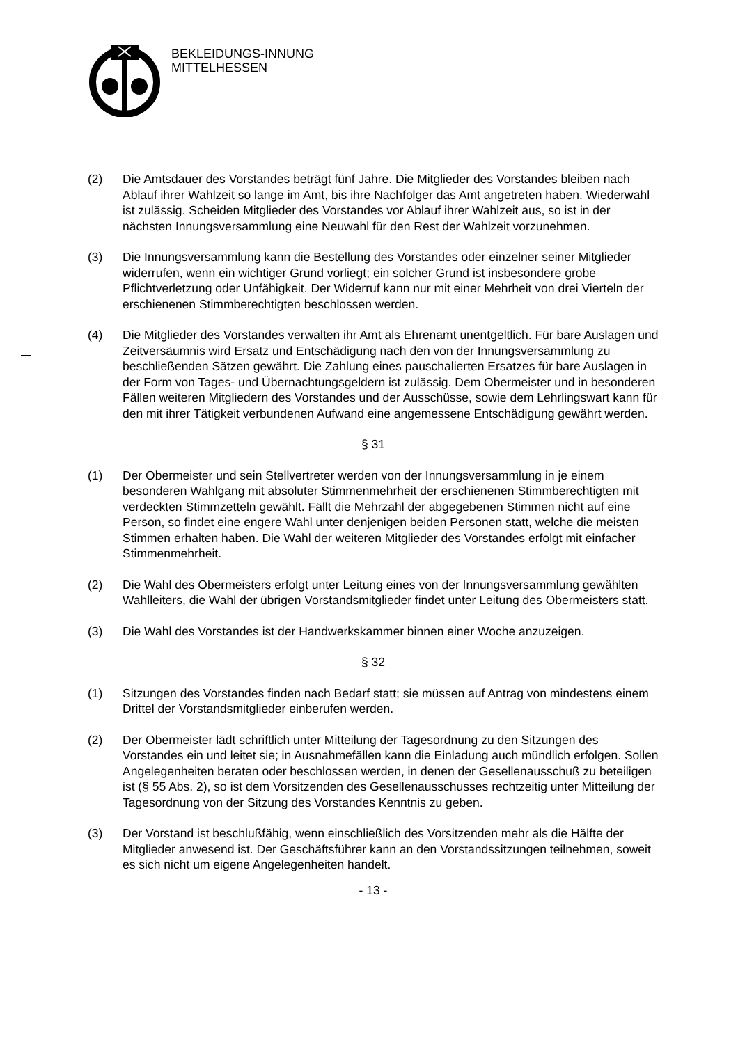BEKLEIDUNGS-INNUNG
MITTELHESSEN
(2) Die Amtsdauer des Vorstandes beträgt fünf Jahre. Die Mitglieder des Vorstandes bleiben nach Ablauf ihrer Wahlzeit so lange im Amt, bis ihre Nachfolger das Amt angetreten haben. Wiederwahl ist zulässig. Scheiden Mitglieder des Vorstandes vor Ablauf ihrer Wahlzeit aus, so ist in der nächsten Innungsversammlung eine Neuwahl für den Rest der Wahlzeit vorzunehmen.
(3) Die Innungsversammlung kann die Bestellung des Vorstandes oder einzelner seiner Mitglieder widerrufen, wenn ein wichtiger Grund vorliegt; ein solcher Grund ist insbesondere grobe Pflichtverletzung oder Unfähigkeit. Der Widerruf kann nur mit einer Mehrheit von drei Vierteln der erschienenen Stimmberechtigten beschlossen werden.
(4) Die Mitglieder des Vorstandes verwalten ihr Amt als Ehrenamt unentgeltlich. Für bare Auslagen und Zeitversäumnis wird Ersatz und Entschädigung nach den von der Innungsversammlung zu beschließenden Sätzen gewährt. Die Zahlung eines pauschalierten Ersatzes für bare Auslagen in der Form von Tages- und Übernachtungsgeldern ist zulässig. Dem Obermeister und in besonderen Fällen weiteren Mitgliedern des Vorstandes und der Ausschüsse, sowie dem Lehrlingswart kann für den mit ihrer Tätigkeit verbundenen Aufwand eine angemessene Entschädigung gewährt werden.
§ 31
(1) Der Obermeister und sein Stellvertreter werden von der Innungsversammlung in je einem besonderen Wahlgang mit absoluter Stimmenmehrheit der erschienenen Stimmberechtigten mit verdeckten Stimmzetteln gewählt. Fällt die Mehrzahl der abgegebenen Stimmen nicht auf eine Person, so findet eine engere Wahl unter denjenigen beiden Personen statt, welche die meisten Stimmen erhalten haben. Die Wahl der weiteren Mitglieder des Vorstandes erfolgt mit einfacher Stimmenmehrheit.
(2) Die Wahl des Obermeisters erfolgt unter Leitung eines von der Innungsversammlung gewählten Wahlleiters, die Wahl der übrigen Vorstandsmitglieder findet unter Leitung des Obermeisters statt.
(3) Die Wahl des Vorstandes ist der Handwerkskammer binnen einer Woche anzuzeigen.
§ 32
(1) Sitzungen des Vorstandes finden nach Bedarf statt; sie müssen auf Antrag von mindestens einem Drittel der Vorstandsmitglieder einberufen werden.
(2) Der Obermeister lädt schriftlich unter Mitteilung der Tagesordnung zu den Sitzungen des Vorstandes ein und leitet sie; in Ausnahmefällen kann die Einladung auch mündlich erfolgen. Sollen Angelegenheiten beraten oder beschlossen werden, in denen der Gesellenausschuß zu beteiligen ist (§ 55 Abs. 2), so ist dem Vorsitzenden des Gesellenausschusses rechtzeitig unter Mitteilung der Tagesordnung von der Sitzung des Vorstandes Kenntnis zu geben.
(3) Der Vorstand ist beschlußfähig, wenn einschließlich des Vorsitzenden mehr als die Hälfte der Mitglieder anwesend ist. Der Geschäftsführer kann an den Vorstandssitzungen teilnehmen, soweit es sich nicht um eigene Angelegenheiten handelt.
- 13 -